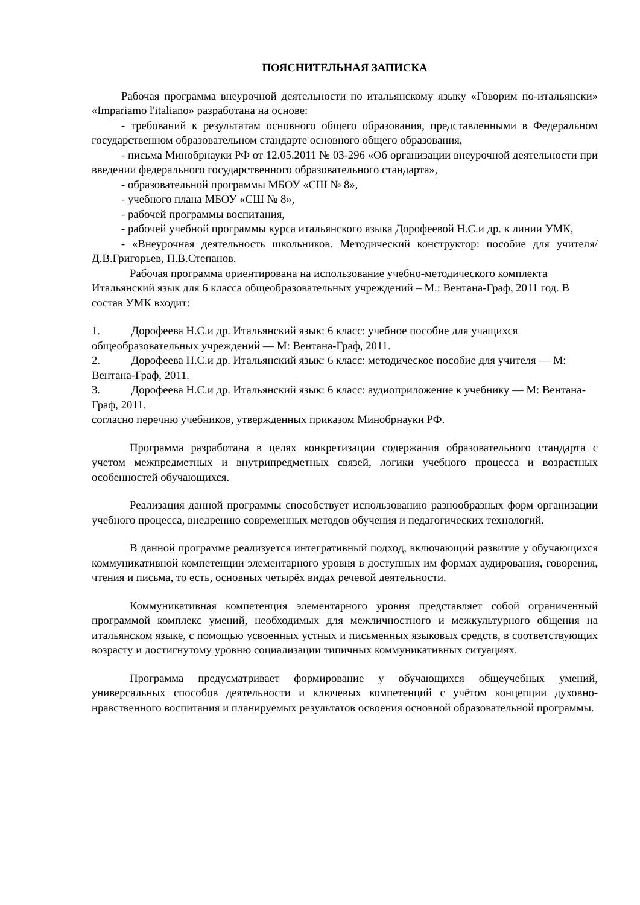ПОЯСНИТЕЛЬНАЯ ЗАПИСКА
Рабочая программа внеурочной деятельности по итальянскому языку «Говорим по-итальянски» «Impariamo l'italiano» разработана на основе:
- требований к результатам основного общего образования, представленными в Федеральном государственном образовательном стандарте основного общего образования,
- письма Минобрнауки РФ от 12.05.2011 № 03-296 «Об организации внеурочной деятельности при введении федерального государственного образовательного стандарта»,
- образовательной программы МБОУ «СШ № 8»,
- учебного плана МБОУ «СШ № 8»,
- рабочей программы воспитания,
- рабочей учебной программы курса итальянского языка Дорофеевой Н.С.и др. к линии УМК,
- «Внеурочная деятельность школьников. Методический конструктор: пособие для учителя/Д.В.Григорьев, П.В.Степанов.
Рабочая программа ориентирована на использование учебно-методического комплекта Итальянский язык для 6 класса общеобразовательных учреждений – М.: Вентана-Граф, 2011 год. В состав УМК входит:
1. Дорофеева Н.С.и др. Итальянский язык: 6 класс: учебное пособие для учащихся общеобразовательных учреждений — М: Вентана-Граф, 2011.
2. Дорофеева Н.С.и др. Итальянский язык: 6 класс: методическое пособие для учителя — М: Вентана-Граф, 2011.
3. Дорофеева Н.С.и др. Итальянский язык: 6 класс: аудиоприложение к учебнику — М: Вентана-Граф, 2011.
согласно перечню учебников, утвержденных приказом Минобрнауки РФ.
Программа разработана в целях конкретизации содержания образовательного стандарта с учетом межпредметных и внутрипредметных связей, логики учебного процесса и возрастных особенностей обучающихся.
Реализация данной программы способствует использованию разнообразных форм организации учебного процесса, внедрению современных методов обучения и педагогических технологий.
В данной программе реализуется интегративный подход, включающий развитие у обучающихся коммуникативной компетенции элементарного уровня в доступных им формах аудирования, говорения, чтения и письма, то есть, основных четырёх видах речевой деятельности.
Коммуникативная компетенция элементарного уровня представляет собой ограниченный программой комплекс умений, необходимых для межличностного и межкультурного общения на итальянском языке, с помощью усвоенных устных и письменных языковых средств, в соответствующих возрасту и достигнутому уровню социализации типичных коммуникативных ситуациях.
Программа предусматривает формирование у обучающихся общеучебных умений, универсальных способов деятельности и ключевых компетенций с учётом концепции духовно-нравственного воспитания и планируемых результатов освоения основной образовательной программы.